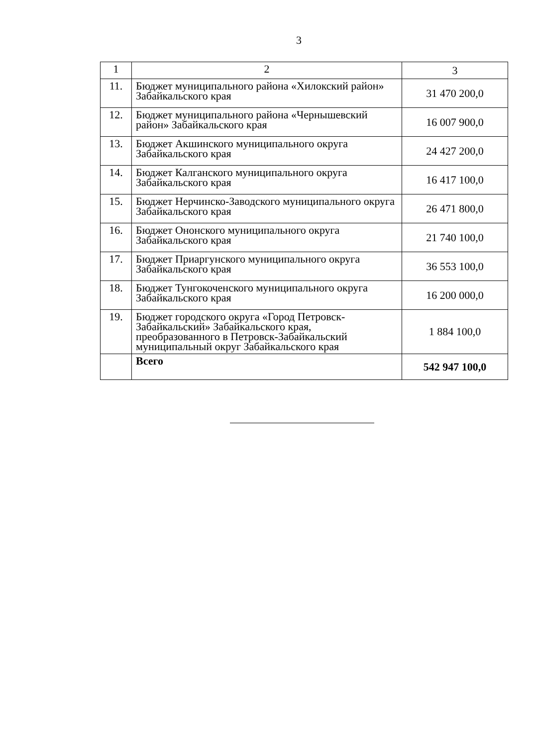3
| 1 | 2 | 3 |
| 11. | Бюджет муниципального района «Хилокский район» Забайкальского края | 31 470 200,0 |
| 12. | Бюджет муниципального района «Чернышевский район» Забайкальского края | 16 007 900,0 |
| 13. | Бюджет Акшинского муниципального округа Забайкальского края | 24 427 200,0 |
| 14. | Бюджет Калганского муниципального округа Забайкальского края | 16 417 100,0 |
| 15. | Бюджет Нерчинско-Заводского муниципального округа Забайкальского края | 26 471 800,0 |
| 16. | Бюджет Ононского муниципального округа Забайкальского края | 21 740 100,0 |
| 17. | Бюджет Приаргунского муниципального округа Забайкальского края | 36 553 100,0 |
| 18. | Бюджет Тунгокоченского муниципального округа Забайкальского края | 16 200 000,0 |
| 19. | Бюджет городского округа «Город Петровск-Забайкальский» Забайкальского края, преобразованного в Петровск-Забайкальский муниципальный округ Забайкальского края | 1 884 100,0 |
| | Всего | 542 947 100,0 |